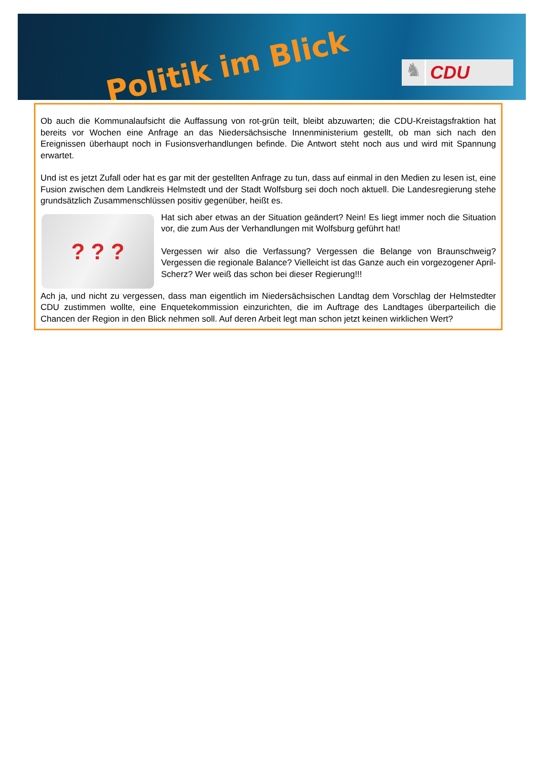Politik im Blick
♞
CDU
Ob auch die Kommunalaufsicht die Auffassung von rot-grün teilt, bleibt abzuwarten; die CDU-Kreistagsfraktion hat bereits vor Wochen eine Anfrage an das Niedersächsische Innenministerium gestellt, ob man sich nach den Ereignissen überhaupt noch in Fusionsverhandlungen befinde. Die Antwort steht noch aus und wird mit Spannung erwartet.
Und ist es jetzt Zufall oder hat es gar mit der gestellten Anfrage zu tun, dass auf einmal in den Medien zu lesen ist, eine Fusion zwischen dem Landkreis Helmstedt und der Stadt Wolfsburg sei doch noch aktuell. Die Landesregierung stehe grundsätzlich Zusammenschlüssen positiv gegenüber, heißt es.
? ? ?
Hat sich aber etwas an der Situation geändert? Nein! Es liegt immer noch die Situation vor, die zum Aus der Verhandlungen mit Wolfsburg geführt hat!
Vergessen wir also die Verfassung? Vergessen die Belange von Braunschweig? Vergessen die regionale Balance? Vielleicht ist das Ganze auch ein vorgezogener April-Scherz? Wer weiß das schon bei dieser Regierung!!!
Ach ja, und nicht zu vergessen, dass man eigentlich im Niedersächsischen Landtag dem Vorschlag der Helmstedter CDU zustimmen wollte, eine Enquetekommission einzurichten, die im Auftrage des Landtages überparteilich die Chancen der Region in den Blick nehmen soll. Auf deren Arbeit legt man schon jetzt keinen wirklichen Wert?